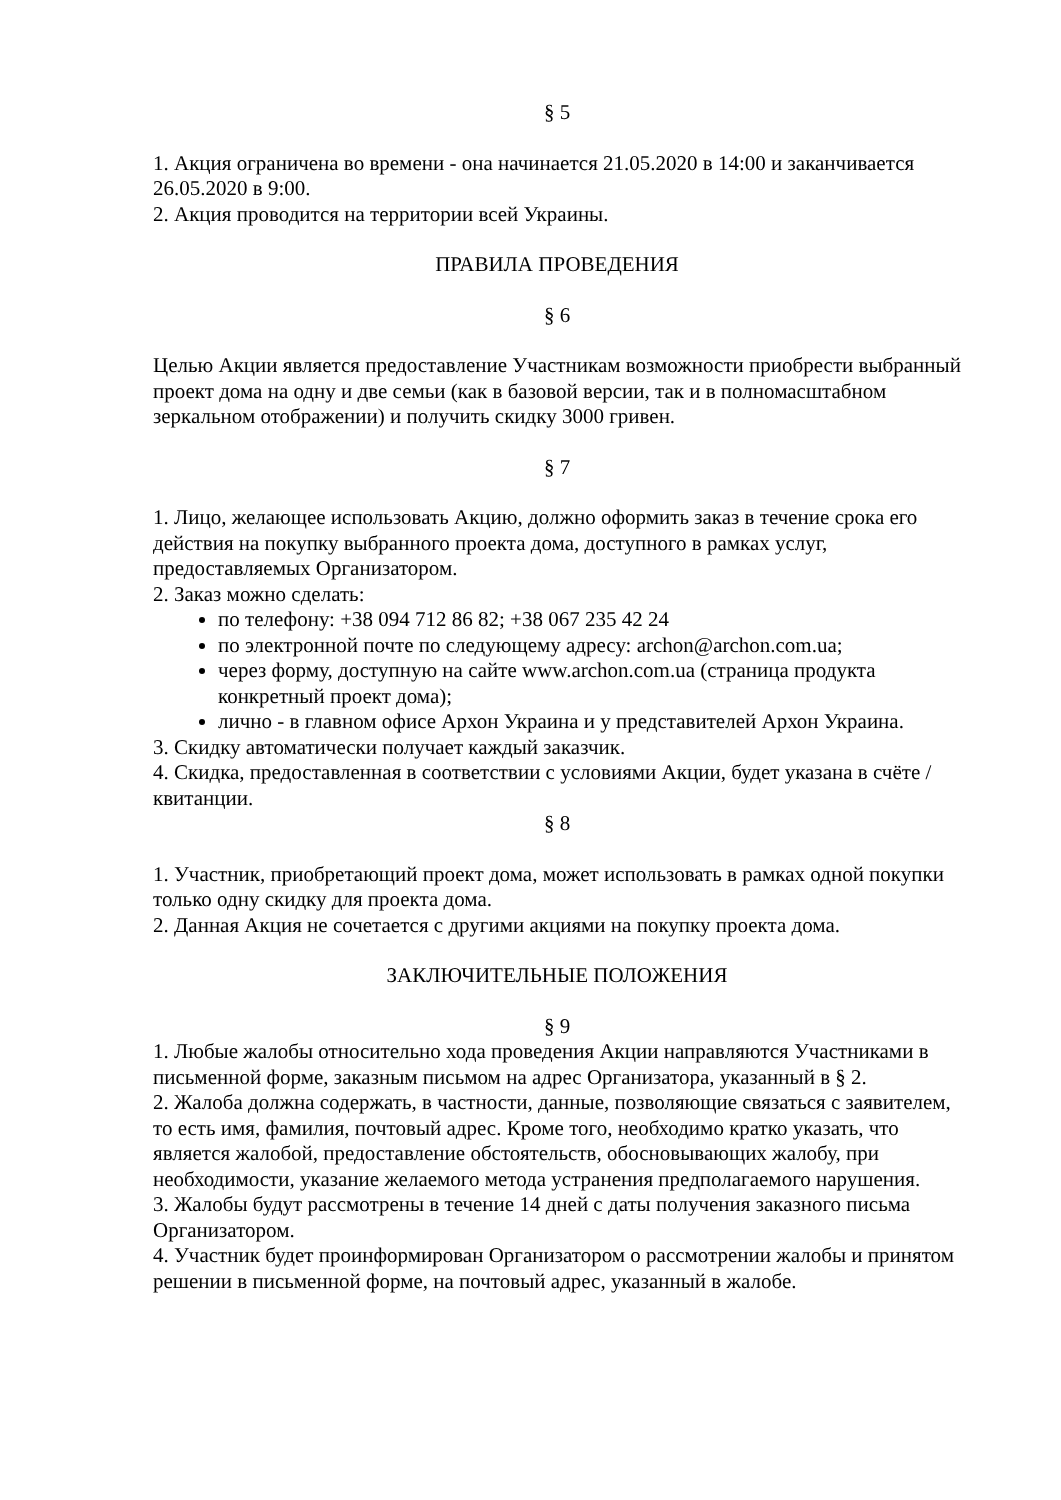§ 5
1. Акция ограничена во времени - она начинается 21.05.2020 в 14:00 и заканчивается 26.05.2020 в 9:00.
2. Акция проводится на территории всей Украины.
ПРАВИЛА ПРОВЕДЕНИЯ
§ 6
Целью Акции является предоставление Участникам возможности приобрести выбранный проект дома на одну и две семьи (как в базовой версии, так и в полномасштабном зеркальном отображении) и получить скидку 3000 гривен.
§ 7
1. Лицо, желающее использовать Акцию, должно оформить заказ в течение срока его действия на покупку выбранного проекта дома, доступного в рамках услуг, предоставляемых Организатором.
2. Заказ можно сделать:
по телефону: +38 094 712 86 82; +38 067 235 42 24
по электронной почте по следующему адресу: archon@archon.com.ua;
через форму, доступную на сайте www.archon.com.ua (страница продукта конкретный проект дома);
лично - в главном офисе Архон Украина и у представителей Архон Украина.
3. Скидку автоматически получает каждый заказчик.
4. Скидка, предоставленная в соответствии с условиями Акции, будет указана в счёте / квитанции.
§ 8
1. Участник, приобретающий проект дома, может использовать в рамках одной покупки только одну скидку для проекта дома.
2. Данная Акция не сочетается с другими акциями на покупку проекта дома.
ЗАКЛЮЧИТЕЛЬНЫЕ ПОЛОЖЕНИЯ
§ 9
1. Любые жалобы относительно хода проведения Акции направляются Участниками в письменной форме, заказным письмом на адрес Организатора, указанный в § 2.
2. Жалоба должна содержать, в частности, данные, позволяющие связаться с заявителем, то есть имя, фамилия, почтовый адрес. Кроме того, необходимо кратко указать, что является жалобой, предоставление обстоятельств, обосновывающих жалобу, при необходимости, указание желаемого метода устранения предполагаемого нарушения.
3. Жалобы будут рассмотрены в течение 14 дней с даты получения заказного письма Организатором.
4. Участник будет проинформирован Организатором о рассмотрении жалобы и принятом решении в письменной форме, на почтовый адрес, указанный в жалобе.